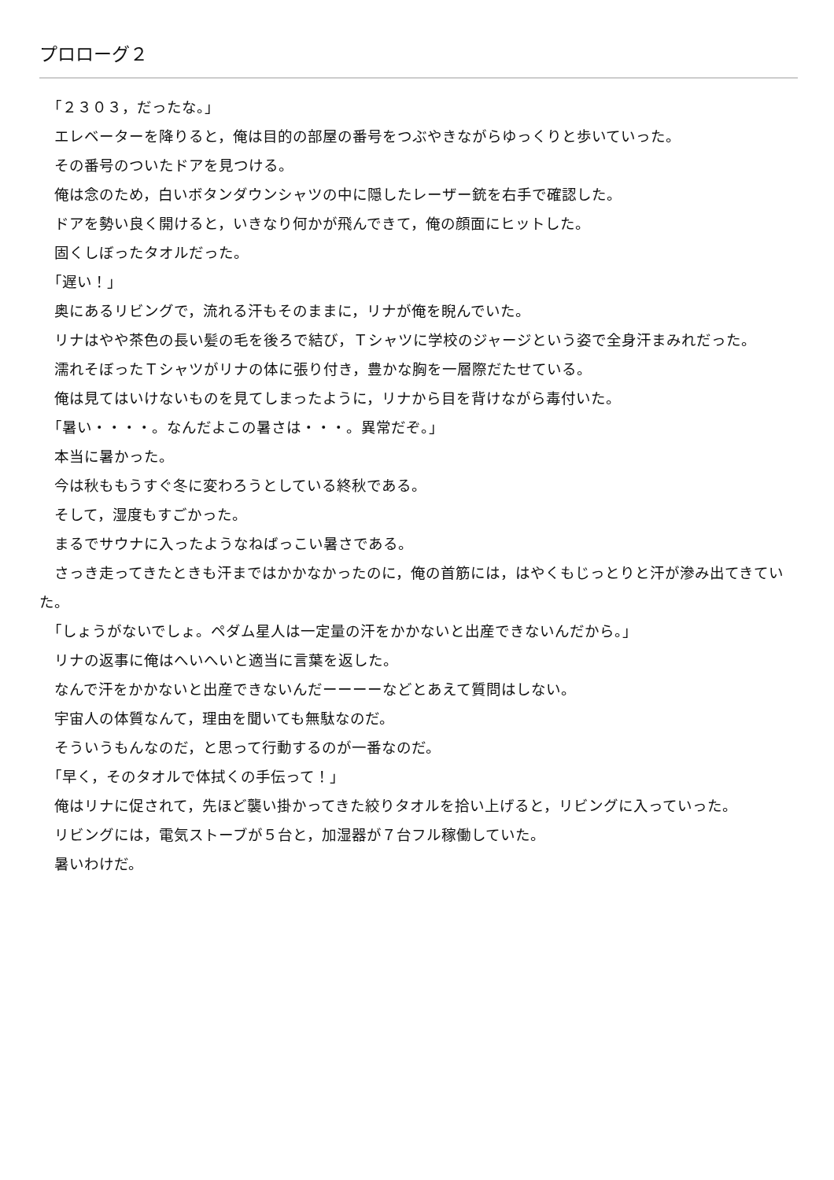プロローグ２
　「２３０３，だったな。」
　エレベーターを降りると，俺は目的の部屋の番号をつぶやきながらゆっくりと歩いていった。
　その番号のついたドアを見つける。
　俺は念のため，白いボタンダウンシャツの中に隠したレーザー銃を右手で確認した。
　ドアを勢い良く開けると，いきなり何かが飛んできて，俺の顔面にヒットした。
　固くしぼったタオルだった。
　「遅い！」
　奥にあるリビングで，流れる汗もそのままに，リナが俺を睨んでいた。
　リナはやや茶色の長い髪の毛を後ろで結び，Ｔシャツに学校のジャージという姿で全身汗まみれだった。
　濡れそぼったＴシャツがリナの体に張り付き，豊かな胸を一層際だたせている。
　俺は見てはいけないものを見てしまったように，リナから目を背けながら毒付いた。
　「暑い・・・・。なんだよこの暑さは・・・。異常だぞ。」
　本当に暑かった。
　今は秋ももうすぐ冬に変わろうとしている終秋である。
　そして，湿度もすごかった。
　まるでサウナに入ったようなねばっこい暑さである。
　さっき走ってきたときも汗まではかかなかったのに，俺の首筋には，はやくもじっとりと汗が滲み出てきていた。
　「しょうがないでしょ。ペダム星人は一定量の汗をかかないと出産できないんだから。」
　リナの返事に俺はへいへいと適当に言葉を返した。
　なんで汗をかかないと出産できないんだーーーーなどとあえて質問はしない。
　宇宙人の体質なんて，理由を聞いても無駄なのだ。
　そういうもんなのだ，と思って行動するのが一番なのだ。
　「早く，そのタオルで体拭くの手伝って！」
　俺はリナに促されて，先ほど襲い掛かってきた絞りタオルを拾い上げると，リビングに入っていった。
　リビングには，電気ストーブが５台と，加湿器が７台フル稼働していた。
　暑いわけだ。